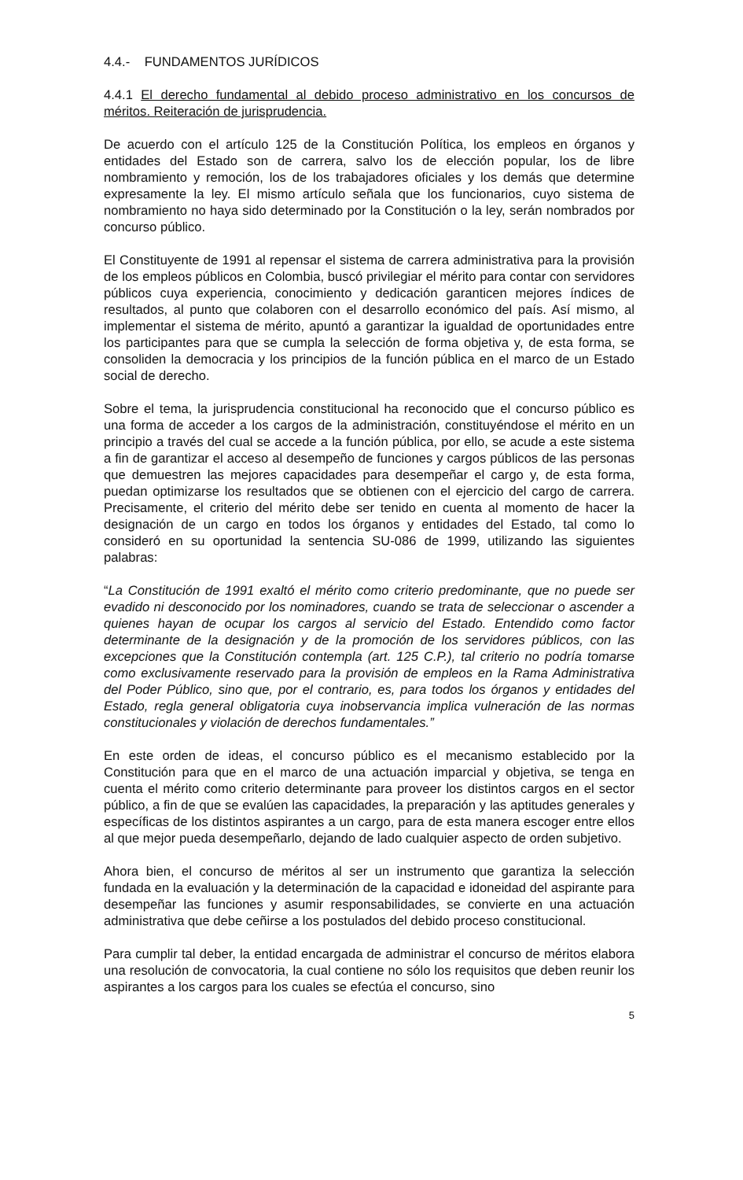4.4.- FUNDAMENTOS JURÍDICOS
4.4.1 El derecho fundamental al debido proceso administrativo en los concursos de méritos. Reiteración de jurisprudencia.
De acuerdo con el artículo 125 de la Constitución Política, los empleos en órganos y entidades del Estado son de carrera, salvo los de elección popular, los de libre nombramiento y remoción, los de los trabajadores oficiales y los demás que determine expresamente la ley. El mismo artículo señala que los funcionarios, cuyo sistema de nombramiento no haya sido determinado por la Constitución o la ley, serán nombrados por concurso público.
El Constituyente de 1991 al repensar el sistema de carrera administrativa para la provisión de los empleos públicos en Colombia, buscó privilegiar el mérito para contar con servidores públicos cuya experiencia, conocimiento y dedicación garanticen mejores índices de resultados, al punto que colaboren con el desarrollo económico del país. Así mismo, al implementar el sistema de mérito, apuntó a garantizar la igualdad de oportunidades entre los participantes para que se cumpla la selección de forma objetiva y, de esta forma, se consoliden la democracia y los principios de la función pública en el marco de un Estado social de derecho.
Sobre el tema, la jurisprudencia constitucional ha reconocido que el concurso público es una forma de acceder a los cargos de la administración, constituyéndose el mérito en un principio a través del cual se accede a la función pública, por ello, se acude a este sistema a fin de garantizar el acceso al desempeño de funciones y cargos públicos de las personas que demuestren las mejores capacidades para desempeñar el cargo y, de esta forma, puedan optimizarse los resultados que se obtienen con el ejercicio del cargo de carrera. Precisamente, el criterio del mérito debe ser tenido en cuenta al momento de hacer la designación de un cargo en todos los órganos y entidades del Estado, tal como lo consideró en su oportunidad la sentencia SU-086 de 1999, utilizando las siguientes palabras:
“La Constitución de 1991 exaltó el mérito como criterio predominante, que no puede ser evadido ni desconocido por los nominadores, cuando se trata de seleccionar o ascender a quienes hayan de ocupar los cargos al servicio del Estado. Entendido como factor determinante de la designación y de la promoción de los servidores públicos, con las excepciones que la Constitución contempla (art. 125 C.P.), tal criterio no podría tomarse como exclusivamente reservado para la provisión de empleos en la Rama Administrativa del Poder Público, sino que, por el contrario, es, para todos los órganos y entidades del Estado, regla general obligatoria cuya inobservancia implica vulneración de las normas constitucionales y violación de derechos fundamentales.”
En este orden de ideas, el concurso público es el mecanismo establecido por la Constitución para que en el marco de una actuación imparcial y objetiva, se tenga en cuenta el mérito como criterio determinante para proveer los distintos cargos en el sector público, a fin de que se evalúen las capacidades, la preparación y las aptitudes generales y específicas de los distintos aspirantes a un cargo, para de esta manera escoger entre ellos al que mejor pueda desempeñarlo, dejando de lado cualquier aspecto de orden subjetivo.
Ahora bien, el concurso de méritos al ser un instrumento que garantiza la selección fundada en la evaluación y la determinación de la capacidad e idoneidad del aspirante para desempeñar las funciones y asumir responsabilidades, se convierte en una actuación administrativa que debe ceñirse a los postulados del debido proceso constitucional.
Para cumplir tal deber, la entidad encargada de administrar el concurso de méritos elabora una resolución de convocatoria, la cual contiene no sólo los requisitos que deben reunir los aspirantes a los cargos para los cuales se efectúa el concurso, sino
5